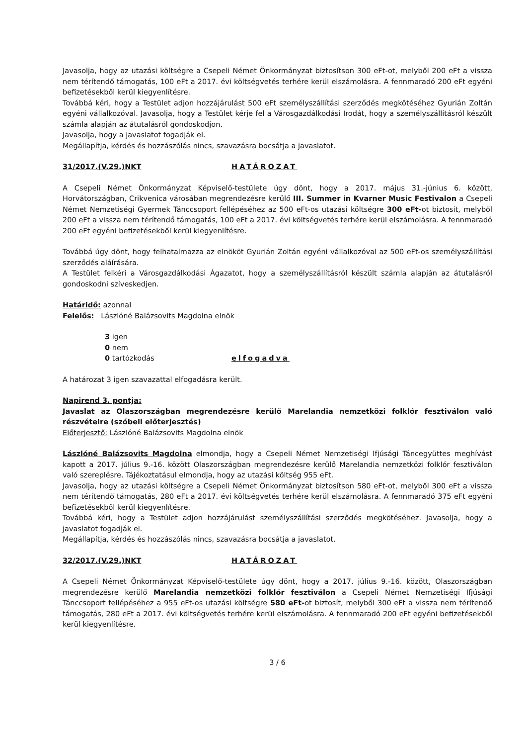Javasolja, hogy az utazási költségre a Csepeli Német Önkormányzat biztosítson 300 eFt-ot, melyből 200 eFt a vissza nem térítendő támogatás, 100 eFt a 2017. évi költségvetés terhére kerül elszámolásra. A fennmaradó 200 eFt egyéni befizetésekből kerül kiegyenlítésre.
Továbbá kéri, hogy a Testület adjon hozzájárulást 500 eFt személyszállítási szerződés megkötéséhez Gyurián Zoltán egyéni vállalkozóval. Javasolja, hogy a Testület kérje fel a Városgazdálkodási Irodát, hogy a személyszállításról készült számla alapján az átutalásról gondoskodjon.
Javasolja, hogy a javaslatot fogadják el.
Megállapítja, kérdés és hozzászólás nincs, szavazásra bocsátja a javaslatot.
31/2017.(V.29.)NKT HATÁROZAT
A Csepeli Német Önkormányzat Képviselő-testülete úgy dönt, hogy a 2017. május 31.-június 6. között, Horvátországban, Crikvenica városában megrendezésre kerülő III. Summer in Kvarner Music Festivalon a Csepeli Német Nemzetiségi Gyermek Tánccsoport fellépéséhez az 500 eFt-os utazási költségre 300 eFt-ot biztosít, melyből 200 eFt a vissza nem térítendő támogatás, 100 eFt a 2017. évi költségvetés terhére kerül elszámolásra. A fennmaradó 200 eFt egyéni befizetésekből kerül kiegyenlítésre.
Továbbá úgy dönt, hogy felhatalmazza az elnököt Gyurián Zoltán egyéni vállalkozóval az 500 eFt-os személyszállítási szerződés aláírására.
A Testület felkéri a Városgazdálkodási Ágazatot, hogy a személyszállításról készült számla alapján az átutalásról gondoskodni szíveskedjen.
Határidő: azonnal
Felelős: Lászlóné Balázsovits Magdolna elnök
3 igen
0 nem
0 tartózkodás elfogadva
A határozat 3 igen szavazattal elfogadásra került.
Napirend 3. pontja:
Javaslat az Olaszországban megrendezésre kerülő Marelandia nemzetközi folklór fesztiválon való részvételre (szóbeli előterjesztés)
Előterjesztő: Lászlóné Balázsovits Magdolna elnök
Lászlóné Balázsovits Magdolna elmondja, hogy a Csepeli Német Nemzetiségi Ifjúsági Táncegyüttes meghívást kapott a 2017. július 9.-16. között Olaszországban megrendezésre kerülő Marelandia nemzetközi folklór fesztiválon való szereplésre. Tájékoztatásul elmondja, hogy az utazási költség 955 eFt.
Javasolja, hogy az utazási költségre a Csepeli Német Önkormányzat biztosítson 580 eFt-ot, melyből 300 eFt a vissza nem térítendő támogatás, 280 eFt a 2017. évi költségvetés terhére kerül elszámolásra. A fennmaradó 375 eFt egyéni befizetésekből kerül kiegyenlítésre.
Továbbá kéri, hogy a Testület adjon hozzájárulást személyszállítási szerződés megkötéséhez. Javasolja, hogy a javaslatot fogadják el.
Megállapítja, kérdés és hozzászólás nincs, szavazásra bocsátja a javaslatot.
32/2017.(V.29.)NKT HATÁROZAT
A Csepeli Német Önkormányzat Képviselő-testülete úgy dönt, hogy a 2017. július 9.-16. között, Olaszországban megrendezésre kerülő Marelandia nemzetközi folklór fesztiválon a Csepeli Német Nemzetiségi Ifjúsági Tánccsoport fellépéséhez a 955 eFt-os utazási költségre 580 eFt-ot biztosít, melyből 300 eFt a vissza nem térítendő támogatás, 280 eFt a 2017. évi költségvetés terhére kerül elszámolásra. A fennmaradó 200 eFt egyéni befizetésekből kerül kiegyenlítésre.
3 / 6